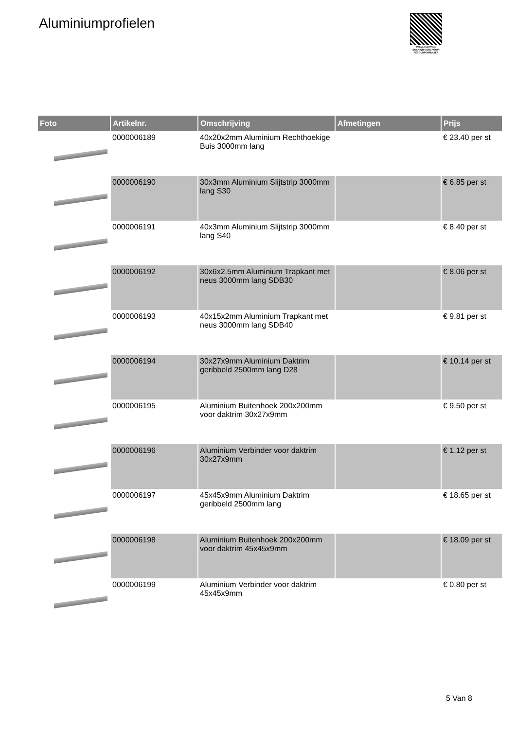Aluminiumprofielen
PALLETSERVICE
SCAN QR-CODE VOOR RETOURFORMULIER
| Foto | Artikelnr. | Omschrijving | Afmetingen | Prijs |
| --- | --- | --- | --- | --- |
| | 0000006189 | 40x20x2mm Aluminium Rechthoekige Buis 3000mm lang | | € 23.40 per st |
| | 0000006190 | 30x3mm Aluminium Slijtstrip 3000mm lang S30 | | € 6.85 per st |
| | 0000006191 | 40x3mm Aluminium Slijtstrip 3000mm lang S40 | | € 8.40 per st |
| | 0000006192 | 30x6x2.5mm Aluminium Trapkant met neus 3000mm lang SDB30 | | € 8.06 per st |
| | 0000006193 | 40x15x2mm Aluminium Trapkant met neus 3000mm lang SDB40 | | € 9.81 per st |
| | 0000006194 | 30x27x9mm Aluminium Daktrim geribbeld 2500mm lang D28 | | € 10.14 per st |
| | 0000006195 | Aluminium Buitenhoek 200x200mm voor daktrim 30x27x9mm | | € 9.50 per st |
| | 0000006196 | Aluminium Verbinder voor daktrim 30x27x9mm | | € 1.12 per st |
| | 0000006197 | 45x45x9mm Aluminium Daktrim geribbeld 2500mm lang | | € 18.65 per st |
| | 0000006198 | Aluminium Buitenhoek 200x200mm voor daktrim 45x45x9mm | | € 18.09 per st |
| | 0000006199 | Aluminium Verbinder voor daktrim 45x45x9mm | | € 0.80 per st |
5 Van 8